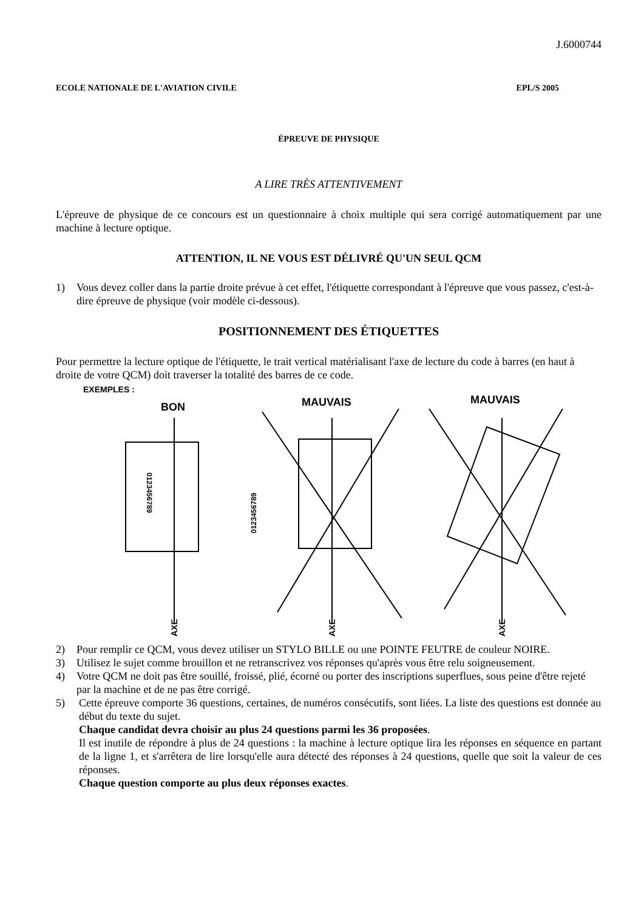J.6000744
ECOLE NATIONALE DE L'AVIATION CIVILE EPL/S 2005
ÉPREUVE DE PHYSIQUE
A LIRE TRÈS ATTENTIVEMENT
L'épreuve de physique de ce concours est un questionnaire à choix multiple qui sera corrigé automatiquement par une machine à lecture optique.
ATTENTION, IL NE VOUS EST DÉLIVRÉ QU'UN SEUL QCM
1) Vous devez coller dans la partie droite prévue à cet effet, l'étiquette correspondant à l'épreuve que vous passez, c'est-à-dire épreuve de physique (voir modèle ci-dessous).
POSITIONNEMENT DES ÉTIQUETTES
Pour permettre la lecture optique de l'étiquette, le trait vertical matérialisant l'axe de lecture du code à barres (en haut à droite de votre QCM) doit traverser la totalité des barres de ce code.
EXEMPLES :
BON
MAUVAIS
MAUVAIS
AXE
AXE
AXE
0123456789
0123456789
2) Pour remplir ce QCM, vous devez utiliser un STYLO BILLE ou une POINTE FEUTRE de couleur NOIRE.
3) Utilisez le sujet comme brouillon et ne retranscrivez vos réponses qu'après vous être relu soigneusement.
4) Votre QCM ne doit pas être souillé, froissé, plié, écorné ou porter des inscriptions superflues, sous peine d'être rejeté par la machine et de ne pas être corrigé.
5) Cette épreuve comporte 36 questions, certaines, de numéros consécutifs, sont liées. La liste des questions est donnée au début du texte du sujet.
Chaque candidat devra choisir au plus 24 questions parmi les 36 proposées.
Il est inutile de répondre à plus de 24 questions : la machine à lecture optique lira les réponses en séquence en partant de la ligne 1, et s'arrêtera de lire lorsqu'elle aura détecté des réponses à 24 questions, quelle que soit la valeur de ces réponses.
Chaque question comporte au plus deux réponses exactes.